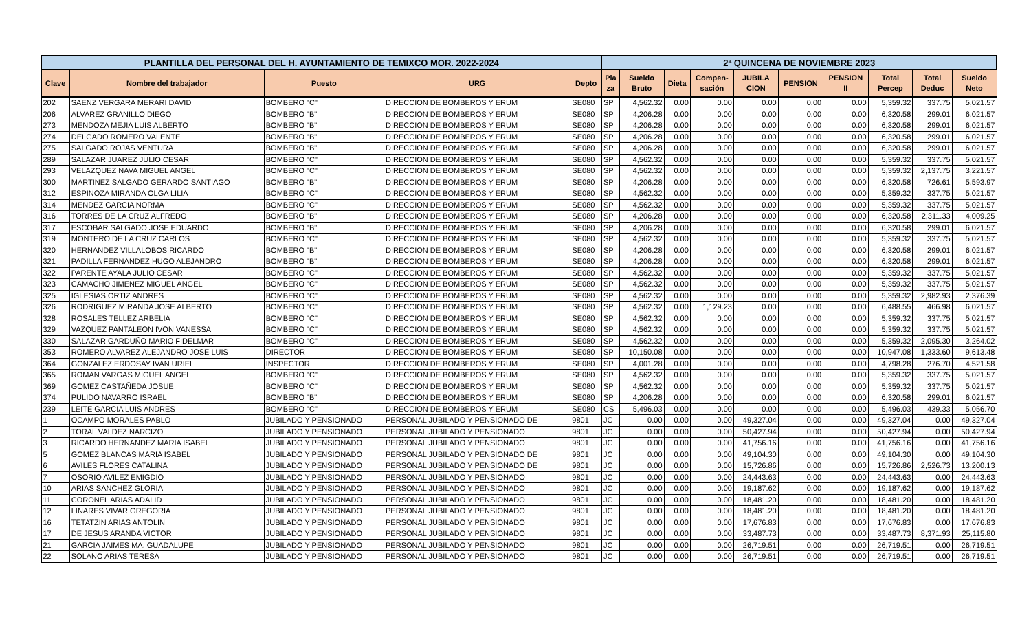| PLANTILLA DEL PERSONAL DEL H. AYUNTAMIENTO DE TEMIXCO MOR. 2022-2024 | | | | | 2ª QUINCENA DE NOVIEMBRE 2023 | | | | | | | | | |
| --- | --- | --- | --- | --- | --- | --- | --- | --- | --- | --- | --- | --- | --- | --- |
| Clave | Nombre del trabajador | Puesto | URG | Depto | Pla za | Sueldo Bruto | Dieta | Compen- sación | JUBILA CION | PENSION | PENSION II | Total Percep | Total Deduc | Sueldo Neto |
| 202 | SAENZ VERGARA MERARI DAVID | BOMBERO "C" | DIRECCION DE BOMBEROS Y ERUM | SE080 | SP | 4,562.32 | 0.00 | 0.00 | 0.00 | 0.00 | 0.00 | 5,359.32 | 337.75 | 5,021.57 |
| 206 | ALVAREZ GRANILLO DIEGO | BOMBERO "B" | DIRECCION DE BOMBEROS Y ERUM | SE080 | SP | 4,206.28 | 0.00 | 0.00 | 0.00 | 0.00 | 0.00 | 6,320.58 | 299.01 | 6,021.57 |
| 273 | MENDOZA MEJIA LUIS ALBERTO | BOMBERO "B" | DIRECCION DE BOMBEROS Y ERUM | SE080 | SP | 4,206.28 | 0.00 | 0.00 | 0.00 | 0.00 | 0.00 | 6,320.58 | 299.01 | 6,021.57 |
| 274 | DELGADO ROMERO VALENTE | BOMBERO "B" | DIRECCION DE BOMBEROS Y ERUM | SE080 | SP | 4,206.28 | 0.00 | 0.00 | 0.00 | 0.00 | 0.00 | 6,320.58 | 299.01 | 6,021.57 |
| 275 | SALGADO ROJAS VENTURA | BOMBERO "B" | DIRECCION DE BOMBEROS Y ERUM | SE080 | SP | 4,206.28 | 0.00 | 0.00 | 0.00 | 0.00 | 0.00 | 6,320.58 | 299.01 | 6,021.57 |
| 289 | SALAZAR JUAREZ JULIO CESAR | BOMBERO "C" | DIRECCION DE BOMBEROS Y ERUM | SE080 | SP | 4,562.32 | 0.00 | 0.00 | 0.00 | 0.00 | 0.00 | 5,359.32 | 337.75 | 5,021.57 |
| 293 | VELAZQUEZ NAVA MIGUEL ANGEL | BOMBERO "C" | DIRECCION DE BOMBEROS Y ERUM | SE080 | SP | 4,562.32 | 0.00 | 0.00 | 0.00 | 0.00 | 0.00 | 5,359.32 | 2,137.75 | 3,221.57 |
| 300 | MARTINEZ SALGADO GERARDO SANTIAGO | BOMBERO "B" | DIRECCION DE BOMBEROS Y ERUM | SE080 | SP | 4,206.28 | 0.00 | 0.00 | 0.00 | 0.00 | 0.00 | 6,320.58 | 726.61 | 5,593.97 |
| 312 | ESPINOZA MIRANDA OLGA LILIA | BOMBERO "C" | DIRECCION DE BOMBEROS Y ERUM | SE080 | SP | 4,562.32 | 0.00 | 0.00 | 0.00 | 0.00 | 0.00 | 5,359.32 | 337.75 | 5,021.57 |
| 314 | MENDEZ GARCIA NORMA | BOMBERO "C" | DIRECCION DE BOMBEROS Y ERUM | SE080 | SP | 4,562.32 | 0.00 | 0.00 | 0.00 | 0.00 | 0.00 | 5,359.32 | 337.75 | 5,021.57 |
| 316 | TORRES DE LA CRUZ ALFREDO | BOMBERO "B" | DIRECCION DE BOMBEROS Y ERUM | SE080 | SP | 4,206.28 | 0.00 | 0.00 | 0.00 | 0.00 | 0.00 | 6,320.58 | 2,311.33 | 4,009.25 |
| 317 | ESCOBAR SALGADO JOSE EDUARDO | BOMBERO "B" | DIRECCION DE BOMBEROS Y ERUM | SE080 | SP | 4,206.28 | 0.00 | 0.00 | 0.00 | 0.00 | 0.00 | 6,320.58 | 299.01 | 6,021.57 |
| 319 | MONTERO DE LA CRUZ CARLOS | BOMBERO "C" | DIRECCION DE BOMBEROS Y ERUM | SE080 | SP | 4,562.32 | 0.00 | 0.00 | 0.00 | 0.00 | 0.00 | 5,359.32 | 337.75 | 5,021.57 |
| 320 | HERNANDEZ VILLALOBOS RICARDO | BOMBERO "B" | DIRECCION DE BOMBEROS Y ERUM | SE080 | SP | 4,206.28 | 0.00 | 0.00 | 0.00 | 0.00 | 0.00 | 6,320.58 | 299.01 | 6,021.57 |
| 321 | PADILLA FERNANDEZ HUGO ALEJANDRO | BOMBERO "B" | DIRECCION DE BOMBEROS Y ERUM | SE080 | SP | 4,206.28 | 0.00 | 0.00 | 0.00 | 0.00 | 0.00 | 6,320.58 | 299.01 | 6,021.57 |
| 322 | PARENTE AYALA JULIO CESAR | BOMBERO "C" | DIRECCION DE BOMBEROS Y ERUM | SE080 | SP | 4,562.32 | 0.00 | 0.00 | 0.00 | 0.00 | 0.00 | 5,359.32 | 337.75 | 5,021.57 |
| 323 | CAMACHO JIMENEZ MIGUEL ANGEL | BOMBERO "C" | DIRECCION DE BOMBEROS Y ERUM | SE080 | SP | 4,562.32 | 0.00 | 0.00 | 0.00 | 0.00 | 0.00 | 5,359.32 | 337.75 | 5,021.57 |
| 325 | IGLESIAS ORTIZ ANDRES | BOMBERO "C" | DIRECCION DE BOMBEROS Y ERUM | SE080 | SP | 4,562.32 | 0.00 | 0.00 | 0.00 | 0.00 | 0.00 | 5,359.32 | 2,982.93 | 2,376.39 |
| 326 | RODRIGUEZ MIRANDA JOSE ALBERTO | BOMBERO "C" | DIRECCION DE BOMBEROS Y ERUM | SE080 | SP | 4,562.32 | 0.00 | 1,129.23 | 0.00 | 0.00 | 0.00 | 6,488.55 | 466.98 | 6,021.57 |
| 328 | ROSALES TELLEZ ARBELIA | BOMBERO "C" | DIRECCION DE BOMBEROS Y ERUM | SE080 | SP | 4,562.32 | 0.00 | 0.00 | 0.00 | 0.00 | 0.00 | 5,359.32 | 337.75 | 5,021.57 |
| 329 | VAZQUEZ PANTALEON IVON VANESSA | BOMBERO "C" | DIRECCION DE BOMBEROS Y ERUM | SE080 | SP | 4,562.32 | 0.00 | 0.00 | 0.00 | 0.00 | 0.00 | 5,359.32 | 337.75 | 5,021.57 |
| 330 | SALAZAR GARDUÑO MARIO FIDELMAR | BOMBERO "C" | DIRECCION DE BOMBEROS Y ERUM | SE080 | SP | 4,562.32 | 0.00 | 0.00 | 0.00 | 0.00 | 0.00 | 5,359.32 | 2,095.30 | 3,264.02 |
| 353 | ROMERO ALVAREZ ALEJANDRO JOSE LUIS | DIRECTOR | DIRECCION DE BOMBEROS Y ERUM | SE080 | SP | 10,150.08 | 0.00 | 0.00 | 0.00 | 0.00 | 0.00 | 10,947.08 | 1,333.60 | 9,613.48 |
| 364 | GONZALEZ ERDOSAY IVAN URIEL | INSPECTOR | DIRECCION DE BOMBEROS Y ERUM | SE080 | SP | 4,001.28 | 0.00 | 0.00 | 0.00 | 0.00 | 0.00 | 4,798.28 | 276.70 | 4,521.58 |
| 365 | ROMAN VARGAS MIGUEL ANGEL | BOMBERO "C" | DIRECCION DE BOMBEROS Y ERUM | SE080 | SP | 4,562.32 | 0.00 | 0.00 | 0.00 | 0.00 | 0.00 | 5,359.32 | 337.75 | 5,021.57 |
| 369 | GOMEZ CASTAÑEDA JOSUE | BOMBERO "C" | DIRECCION DE BOMBEROS Y ERUM | SE080 | SP | 4,562.32 | 0.00 | 0.00 | 0.00 | 0.00 | 0.00 | 5,359.32 | 337.75 | 5,021.57 |
| 374 | PULIDO NAVARRO ISRAEL | BOMBERO "B" | DIRECCION DE BOMBEROS Y ERUM | SE080 | SP | 4,206.28 | 0.00 | 0.00 | 0.00 | 0.00 | 0.00 | 6,320.58 | 299.01 | 6,021.57 |
| 239 | LEITE GARCIA LUIS ANDRES | BOMBERO "C" | DIRECCION DE BOMBEROS Y ERUM | SE080 | CS | 5,496.03 | 0.00 | 0.00 | 0.00 | 0.00 | 0.00 | 5,496.03 | 439.33 | 5,056.70 |
| 1 | OCAMPO MORALES PABLO | JUBILADO Y PENSIONADO | PERSONAL JUBILADO Y PENSIONADO DE | 9801 | JC | 0.00 | 0.00 | 0.00 | 49,327.04 | 0.00 | 0.00 | 49,327.04 | 0.00 | 49,327.04 |
| 2 | TORAL VALDEZ NARCIZO | JUBILADO Y PENSIONADO | PERSONAL JUBILADO Y PENSIONADO | 9801 | JC | 0.00 | 0.00 | 0.00 | 50,427.94 | 0.00 | 0.00 | 50,427.94 | 0.00 | 50,427.94 |
| 3 | RICARDO HERNANDEZ MARIA ISABEL | JUBILADO Y PENSIONADO | PERSONAL JUBILADO Y PENSIONADO | 9801 | JC | 0.00 | 0.00 | 0.00 | 41,756.16 | 0.00 | 0.00 | 41,756.16 | 0.00 | 41,756.16 |
| 5 | GOMEZ BLANCAS MARIA ISABEL | JUBILADO Y PENSIONADO | PERSONAL JUBILADO Y PENSIONADO DE | 9801 | JC | 0.00 | 0.00 | 0.00 | 49,104.30 | 0.00 | 0.00 | 49,104.30 | 0.00 | 49,104.30 |
| 6 | AVILES FLORES CATALINA | JUBILADO Y PENSIONADO | PERSONAL JUBILADO Y PENSIONADO DE | 9801 | JC | 0.00 | 0.00 | 0.00 | 15,726.86 | 0.00 | 0.00 | 15,726.86 | 2,526.73 | 13,200.13 |
| 7 | OSORIO AVILEZ EMIGDIO | JUBILADO Y PENSIONADO | PERSONAL JUBILADO Y PENSIONADO | 9801 | JC | 0.00 | 0.00 | 0.00 | 24,443.63 | 0.00 | 0.00 | 24,443.63 | 0.00 | 24,443.63 |
| 10 | ARIAS SANCHEZ GLORIA | JUBILADO Y PENSIONADO | PERSONAL JUBILADO Y PENSIONADO | 9801 | JC | 0.00 | 0.00 | 0.00 | 19,187.62 | 0.00 | 0.00 | 19,187.62 | 0.00 | 19,187.62 |
| 11 | CORONEL ARIAS ADALID | JUBILADO Y PENSIONADO | PERSONAL JUBILADO Y PENSIONADO | 9801 | JC | 0.00 | 0.00 | 0.00 | 18,481.20 | 0.00 | 0.00 | 18,481.20 | 0.00 | 18,481.20 |
| 12 | LINARES VIVAR GREGORIA | JUBILADO Y PENSIONADO | PERSONAL JUBILADO Y PENSIONADO | 9801 | JC | 0.00 | 0.00 | 0.00 | 18,481.20 | 0.00 | 0.00 | 18,481.20 | 0.00 | 18,481.20 |
| 16 | TETATZIN ARIAS ANTOLIN | JUBILADO Y PENSIONADO | PERSONAL JUBILADO Y PENSIONADO | 9801 | JC | 0.00 | 0.00 | 0.00 | 17,676.83 | 0.00 | 0.00 | 17,676.83 | 0.00 | 17,676.83 |
| 17 | DE JESUS ARANDA VICTOR | JUBILADO Y PENSIONADO | PERSONAL JUBILADO Y PENSIONADO | 9801 | JC | 0.00 | 0.00 | 0.00 | 33,487.73 | 0.00 | 0.00 | 33,487.73 | 8,371.93 | 25,115.80 |
| 21 | GARCIA JAIMES MA. GUADALUPE | JUBILADO Y PENSIONADO | PERSONAL JUBILADO Y PENSIONADO | 9801 | JC | 0.00 | 0.00 | 0.00 | 26,719.51 | 0.00 | 0.00 | 26,719.51 | 0.00 | 26,719.51 |
| 22 | SOLANO ARIAS TERESA | JUBILADO Y PENSIONADO | PERSONAL JUBILADO Y PENSIONADO | 9801 | JC | 0.00 | 0.00 | 0.00 | 26,719.51 | 0.00 | 0.00 | 26,719.51 | 0.00 | 26,719.51 |